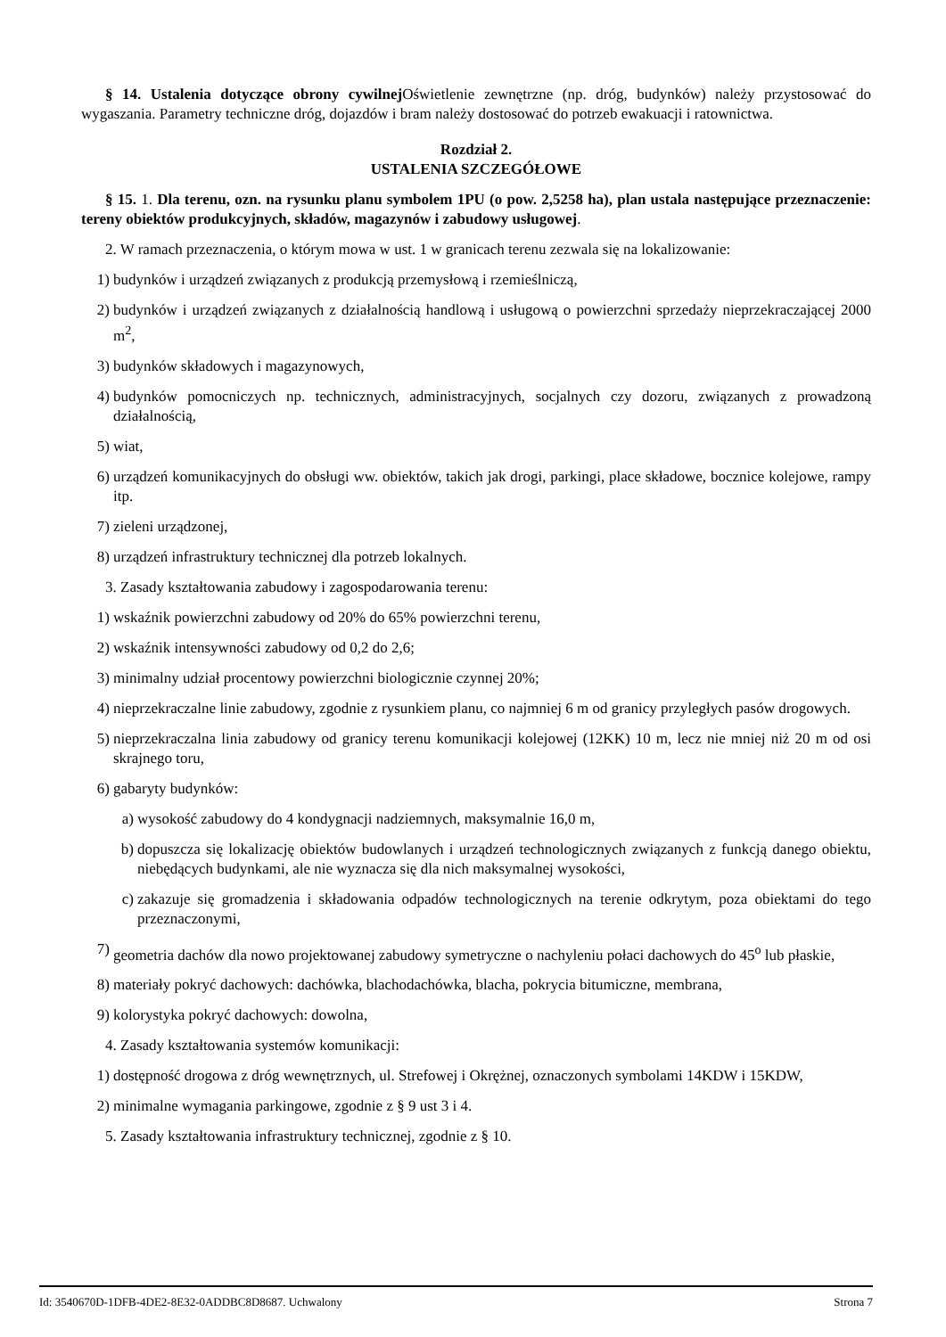§ 14. Ustalenia dotyczące obrony cywilnej Oświetlenie zewnętrzne (np. dróg, budynków) należy przystosować do wygaszania. Parametry techniczne dróg, dojazdów i bram należy dostosować do potrzeb ewakuacji i ratownictwa.
Rozdział 2.
USTALENIA SZCZEGÓŁOWE
§ 15. 1. Dla terenu, ozn. na rysunku planu symbolem 1PU (o pow. 2,5258 ha), plan ustala następujące przeznaczenie: tereny obiektów produkcyjnych, składów, magazynów i zabudowy usługowej.
2. W ramach przeznaczenia, o którym mowa w ust. 1 w granicach terenu zezwala się na lokalizowanie:
1) budynków i urządzeń związanych z produkcją przemysłową i rzemieślniczą,
2) budynków i urządzeń związanych z działalnością handlową i usługową o powierzchni sprzedaży nieprzekraczającej 2000 m<sup>2</sup>,
3) budynków składowych i magazynowych,
4) budynków pomocniczych np. technicznych, administracyjnych, socjalnych czy dozoru, związanych z prowadzoną działalnością,
5) wiat,
6) urządzeń komunikacyjnych do obsługi ww. obiektów, takich jak drogi, parkingi, place składowe, bocznice kolejowe, rampy itp.
7) zieleni urządzonej,
8) urządzeń infrastruktury technicznej dla potrzeb lokalnych.
3. Zasady kształtowania zabudowy i zagospodarowania terenu:
1) wskaźnik powierzchni zabudowy od 20% do 65% powierzchni terenu,
2) wskaźnik intensywności zabudowy od 0,2 do 2,6;
3) minimalny udział procentowy powierzchni biologicznie czynnej 20%;
4) nieprzekraczalne linie zabudowy, zgodnie z rysunkiem planu, co najmniej 6 m od granicy przyległych pasów drogowych.
5) nieprzekraczalna linia zabudowy od granicy terenu komunikacji kolejowej (12KK) 10 m, lecz nie mniej niż 20 m od osi skrajnego toru,
6) gabaryty budynków:
a) wysokość zabudowy do 4 kondygnacji nadziemnych, maksymalnie 16,0 m,
b) dopuszcza się lokalizację obiektów budowlanych i urządzeń technologicznych związanych z funkcją danego obiektu, niebędących budynkami, ale nie wyznacza się dla nich maksymalnej wysokości,
c) zakazuje się gromadzenia i składowania odpadów technologicznych na terenie odkrytym, poza obiektami do tego przeznaczonymi,
7) geometria dachów dla nowo projektowanej zabudowy symetryczne o nachyleniu połaci dachowych do 45<sup>o</sup> lub płaskie,
8) materiały pokryć dachowych: dachówka, blachodachówka, blacha, pokrycia bitumiczne, membrana,
9) kolorystyka pokryć dachowych: dowolna,
4. Zasady kształtowania systemów komunikacji:
1) dostępność drogowa z dróg wewnętrznych, ul. Strefowej i Okrężnej, oznaczonych symbolami 14KDW i 15KDW,
2) minimalne wymagania parkingowe, zgodnie z § 9 ust 3 i 4.
5. Zasady kształtowania infrastruktury technicznej, zgodnie z § 10.
Id: 3540670D-1DFB-4DE2-8E32-0ADDBC8D8687. Uchwalony Strona 7